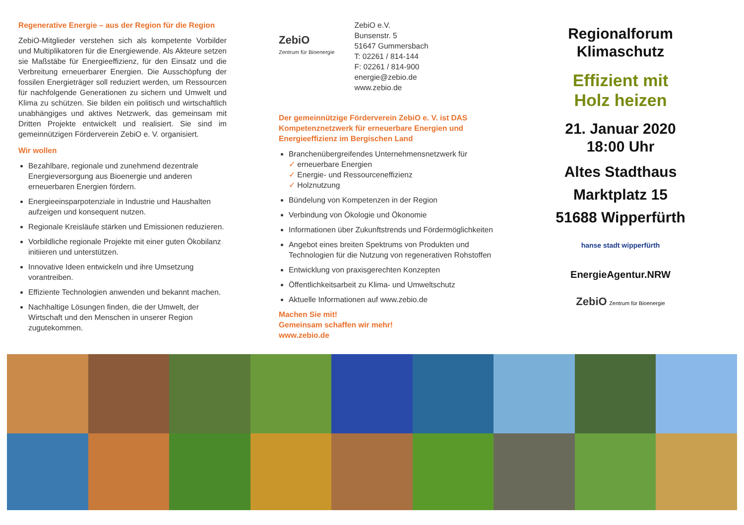Regenerative Energie – aus der Region für die Region
ZebiO-Mitglieder verstehen sich als kompetente Vorbilder und Multiplikatoren für die Energiewende. Als Akteure setzen sie Maßstäbe für Energieeffizienz, für den Einsatz und die Verbreitung erneuerbarer Energien. Die Ausschöpfung der fossilen Energieträger soll reduziert werden, um Ressourcen für nachfolgende Generationen zu sichern und Umwelt und Klima zu schützen. Sie bilden ein politisch und wirtschaftlich unabhängiges und aktives Netzwerk, das gemeinsam mit Dritten Projekte entwickelt und realisiert. Sie sind im gemeinnützigen Förderverein ZebiO e. V. organisiert.
Wir wollen
Bezahlbare, regionale und zunehmend dezentrale Energieversorgung aus Bioenergie und anderen erneuerbaren Energien fördern.
Energieeinsparpotenziale in Industrie und Haushalten aufzeigen und konsequent nutzen.
Regionale Kreisläufe stärken und Emissionen reduzieren.
Vorbildliche regionale Projekte mit einer guten Ökobilanz initiieren und unterstützen.
Innovative Ideen entwickeln und ihre Umsetzung vorantreiben.
Effiziente Technologien anwenden und bekannt machen.
Nachhaltige Lösungen finden, die der Umwelt, der Wirtschaft und den Menschen in unserer Region zugutekommen.
ZebiO
Zentrum für Bioenergie
ZebiO e.V.
Bunsenstr. 5
51647 Gummersbach
T: 02261 / 814-144
F: 02261 / 814-900
energie@zebio.de
www.zebio.de
Der gemeinnützige Förderverein ZebiO e. V. ist DAS Kompetenznetzwerk für erneuerbare Energien und Energieeffizienz im Bergischen Land
Branchenübergreifendes Unternehmensnetzwerk für
✓ erneuerbare Energien
✓ Energie- und Ressourceneffizienz
✓ Holznutzung
Bündelung von Kompetenzen in der Region
Verbindung von Ökologie und Ökonomie
Informationen über Zukunftstrends und Fördermöglichkeiten
Angebot eines breiten Spektrums von Produkten und Technologien für die Nutzung von regenerativen Rohstoffen
Entwicklung von praxisgerechten Konzepten
Öffentlichkeitsarbeit zu Klima- und Umweltschutz
Aktuelle Informationen auf www.zebio.de
Machen Sie mit!
Gemeinsam schaffen wir mehr!
www.zebio.de
Regionalforum
Klimaschutz
Effizient mit
Holz heizen
21. Januar 2020
18:00 Uhr
Altes Stadthaus
Marktplatz 15
51688 Wipperfürth
hanse stadt wipperfürth
EnergieAgentur.NRW
ZebiO Zentrum für Bioenergie